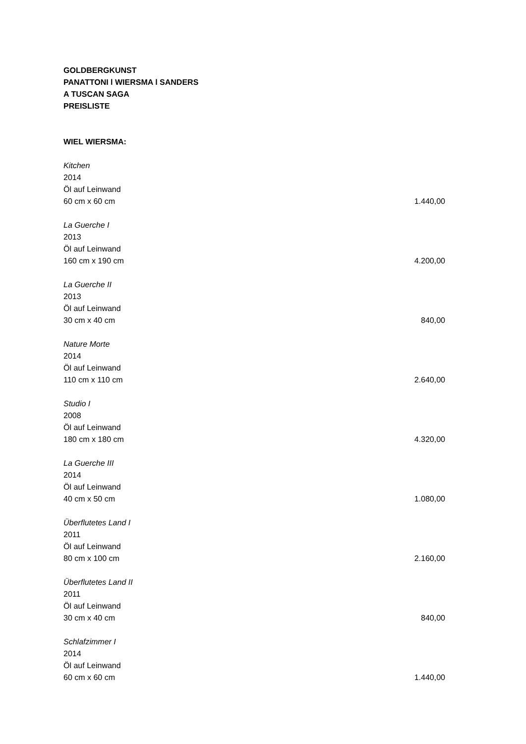GOLDBERGKUNST
PANATTONI l WIERSMA l SANDERS
A TUSCAN SAGA
PREISLISTE
WIEL WIERSMA:
Kitchen
2014
Öl auf Leinwand
60 cm x 60 cm 1.440,00
La Guerche I
2013
Öl auf Leinwand
160 cm x 190 cm 4.200,00
La Guerche II
2013
Öl auf Leinwand
30 cm x 40 cm 840,00
Nature Morte
2014
Öl auf Leinwand
110 cm x 110 cm 2.640,00
Studio I
2008
Öl auf Leinwand
180 cm x 180 cm 4.320,00
La Guerche III
2014
Öl auf Leinwand
40 cm x 50 cm 1.080,00
Überflutetes Land I
2011
Öl auf Leinwand
80 cm x 100 cm 2.160,00
Überflutetes Land II
2011
Öl auf Leinwand
30 cm x 40 cm 840,00
Schlafzimmer I
2014
Öl auf Leinwand
60 cm x 60 cm 1.440,00